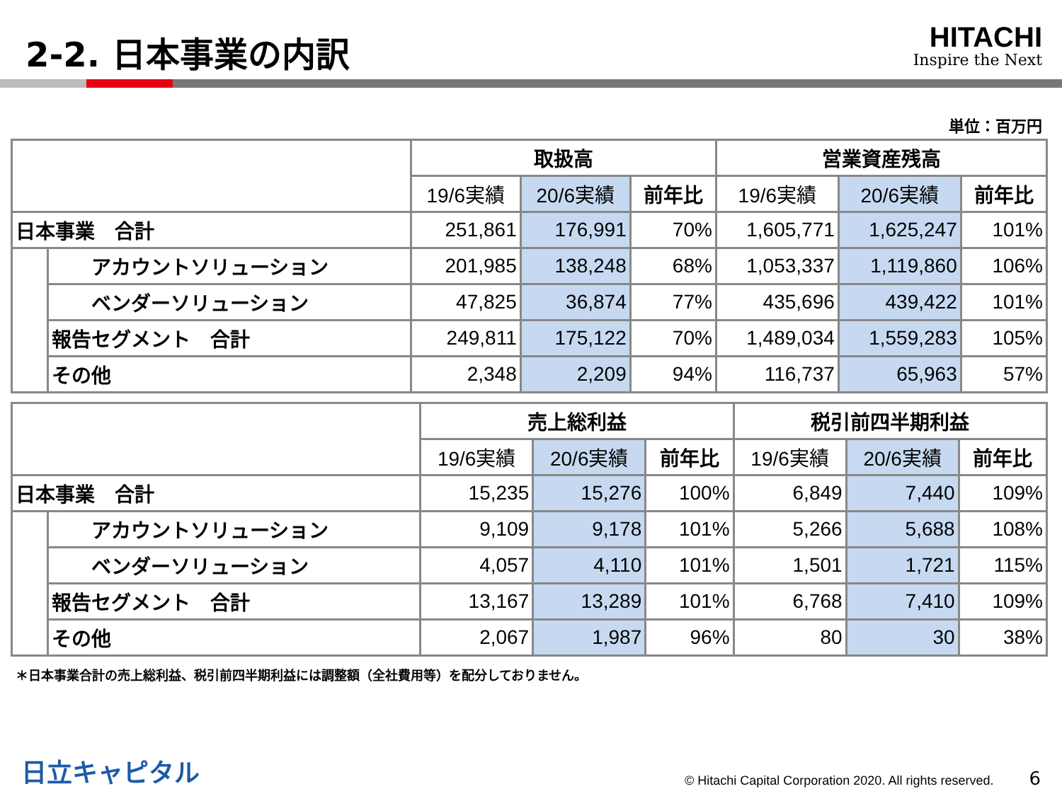2-2. 日本事業の内訳
HITACHI
Inspire the Next
単位：百万円
| | | 取扱高 | | | 営業資産残高 | | |
| --- | --- | --- | --- | --- | --- | --- | --- |
| | | 19/6実績 | 20/6実績 | 前年比 | 19/6実績 | 20/6実績 | 前年比 |
| 日本事業 合計 | | 251,861 | 176,991 | 70% | 1,605,771 | 1,625,247 | 101% |
| | アカウントソリューション | 201,985 | 138,248 | 68% | 1,053,337 | 1,119,860 | 106% |
| | ベンダーソリューション | 47,825 | 36,874 | 77% | 435,696 | 439,422 | 101% |
| | 報告セグメント 合計 | 249,811 | 175,122 | 70% | 1,489,034 | 1,559,283 | 105% |
| | その他 | 2,348 | 2,209 | 94% | 116,737 | 65,963 | 57% |
| | | 売上総利益 | | | 税引前四半期利益 | | |
| --- | --- | --- | --- | --- | --- | --- | --- |
| | | 19/6実績 | 20/6実績 | 前年比 | 19/6実績 | 20/6実績 | 前年比 |
| 日本事業 合計 | | 15,235 | 15,276 | 100% | 6,849 | 7,440 | 109% |
| | アカウントソリューション | 9,109 | 9,178 | 101% | 5,266 | 5,688 | 108% |
| | ベンダーソリューション | 4,057 | 4,110 | 101% | 1,501 | 1,721 | 115% |
| | 報告セグメント 合計 | 13,167 | 13,289 | 101% | 6,768 | 7,410 | 109% |
| | その他 | 2,067 | 1,987 | 96% | 80 | 30 | 38% |
＊日本事業合計の売上総利益、税引前四半期利益には調整額（全社費用等）を配分しておりません。
日立キャピタル © Hitachi Capital Corporation 2020. All rights reserved. 6